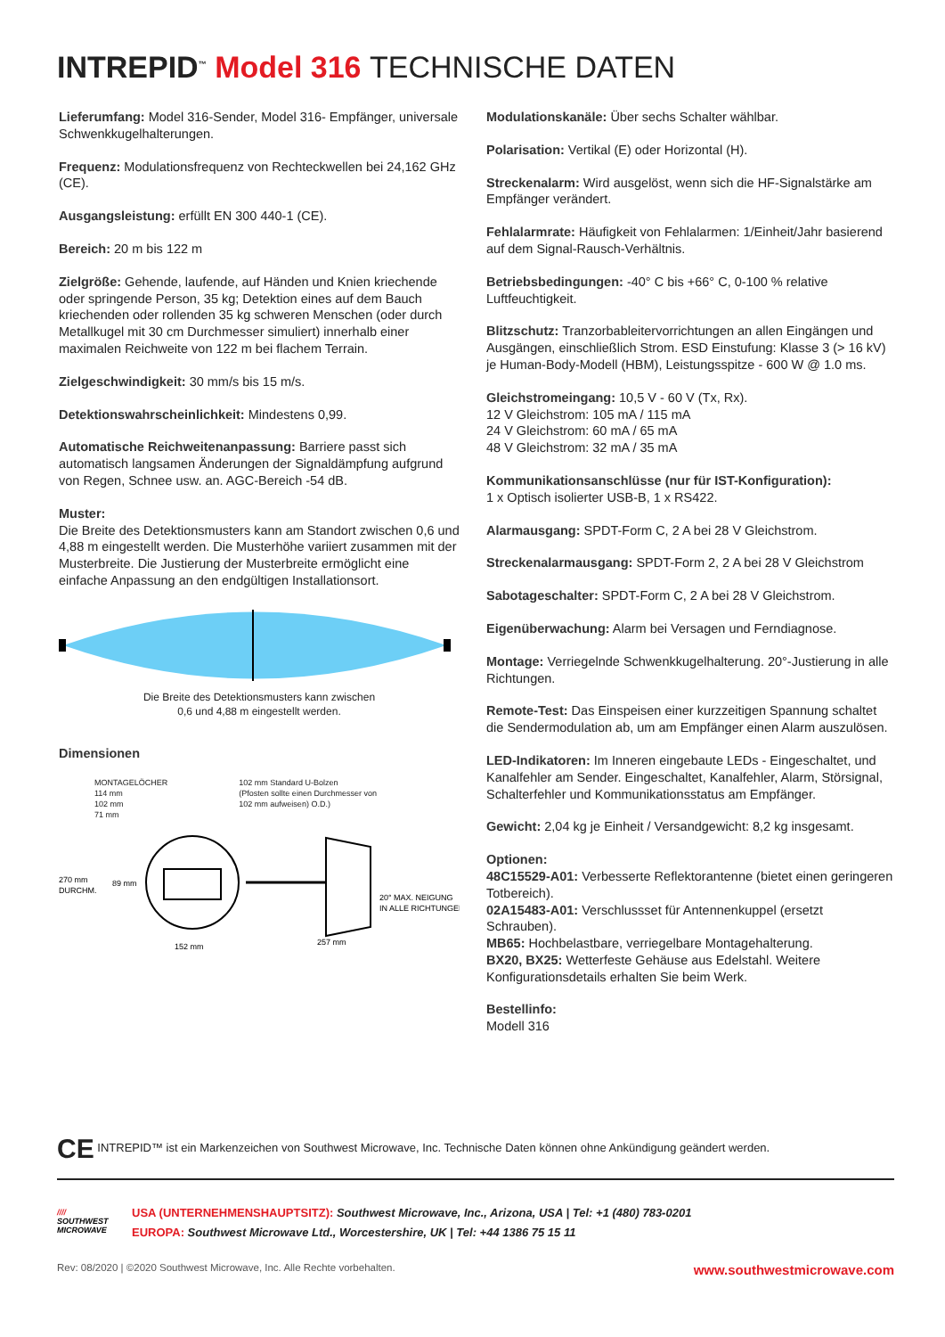INTREPID<sup>™</sup> Model 316 TECHNISCHE DATEN
Lieferumfang: Model 316-Sender, Model 316- Empfänger, universale Schwenkkugelhalterungen.
Frequenz: Modulationsfrequenz von Rechteckwellen bei 24,162 GHz (CE).
Ausgangsleistung: erfüllt EN 300 440-1 (CE).
Bereich: 20 m bis 122 m
Zielgröße: Gehende, laufende, auf Händen und Knien kriechende oder springende Person, 35 kg; Detektion eines auf dem Bauch kriechenden oder rollenden 35 kg schweren Menschen (oder durch Metallkugel mit 30 cm Durchmesser simuliert) innerhalb einer maximalen Reichweite von 122 m bei flachem Terrain.
Zielgeschwindigkeit: 30 mm/s bis 15 m/s.
Detektionswahrscheinlichkeit: Mindestens 0,99.
Automatische Reichweitenanpassung: Barriere passt sich automatisch langsamen Änderungen der Signaldämpfung aufgrund von Regen, Schnee usw. an. AGC-Bereich -54 dB.
Muster:
Die Breite des Detektionsmusters kann am Standort zwischen 0,6 und 4,88 m eingestellt werden. Die Musterhöhe variiert zusammen mit der Musterbreite. Die Justierung der Musterbreite ermöglicht eine einfache Anpassung an den endgültigen Installationsort.
Die Breite des Detektionsmusters kann zwischen
0,6 und 4,88 m eingestellt werden.
Dimensionen
MONTAGELÖCHER
114 mm
102 mm
71 mm
102 mm Standard U-Bolzen
(Pfosten sollte einen Durchmesser von
102 mm aufweisen) O.D.)
270 mm
DURCHM.
89 mm
152 mm
257 mm
20° MAX. NEIGUNG
IN ALLE RICHTUNGEN
Modulationskanäle: Über sechs Schalter wählbar.
Polarisation: Vertikal (E) oder Horizontal (H).
Streckenalarm: Wird ausgelöst, wenn sich die HF-Signalstärke am Empfänger verändert.
Fehlalarmrate: Häufigkeit von Fehlalarmen: 1/Einheit/Jahr basierend auf dem Signal-Rausch-Verhältnis.
Betriebsbedingungen: -40° C bis +66° C, 0-100 % relative Luftfeuchtigkeit.
Blitzschutz: Tranzorbableitervorrichtungen an allen Eingängen und Ausgängen, einschließlich Strom. ESD Einstufung: Klasse 3 (> 16 kV) je Human-Body-Modell (HBM), Leistungsspitze - 600 W @ 1.0 ms.
Gleichstromeingang: 10,5 V - 60 V (Tx, Rx).
12 V Gleichstrom: 105 mA / 115 mA
24 V Gleichstrom: 60 mA / 65 mA
48 V Gleichstrom: 32 mA / 35 mA
Kommunikationsanschlüsse (nur für IST-Konfiguration):
1 x Optisch isolierter USB-B, 1 x RS422.
Alarmausgang: SPDT-Form C, 2 A bei 28 V Gleichstrom.
Streckenalarmausgang: SPDT-Form 2, 2 A bei 28 V Gleichstrom
Sabotageschalter: SPDT-Form C, 2 A bei 28 V Gleichstrom.
Eigenüberwachung: Alarm bei Versagen und Ferndiagnose.
Montage: Verriegelnde Schwenkkugelhalterung. 20°-Justierung in alle Richtungen.
Remote-Test: Das Einspeisen einer kurzzeitigen Spannung schaltet die Sendermodulation ab, um am Empfänger einen Alarm auszulösen.
LED-Indikatoren: Im Inneren eingebaute LEDs - Eingeschaltet, und Kanalfehler am Sender. Eingeschaltet, Kanalfehler, Alarm, Störsignal, Schalterfehler und Kommunikationsstatus am Empfänger.
Gewicht: 2,04 kg je Einheit / Versandgewicht: 8,2 kg insgesamt.
Optionen:
48C15529-A01: Verbesserte Reflektorantenne (bietet einen geringeren Totbereich).
02A15483-A01: Verschlussset für Antennenkuppel (ersetzt Schrauben).
MB65: Hochbelastbare, verriegelbare Montagehalterung.
BX20, BX25: Wetterfeste Gehäuse aus Edelstahl. Weitere Konfigurationsdetails erhalten Sie beim Werk.
Bestellinfo:
Modell 316
CE INTREPID™ ist ein Markenzeichen von Southwest Microwave, Inc. Technische Daten können ohne Ankündigung geändert werden.
////
SOUTHWEST
MICROWAVE
USA (UNTERNEHMENSHAUPTSITZ): Southwest Microwave, Inc., Arizona, USA | Tel: +1 (480) 783-0201
EUROPA: Southwest Microwave Ltd., Worcestershire, UK | Tel: +44 1386 75 15 11
Rev: 08/2020 | ©2020 Southwest Microwave, Inc. Alle Rechte vorbehalten. www.southwestmicrowave.com